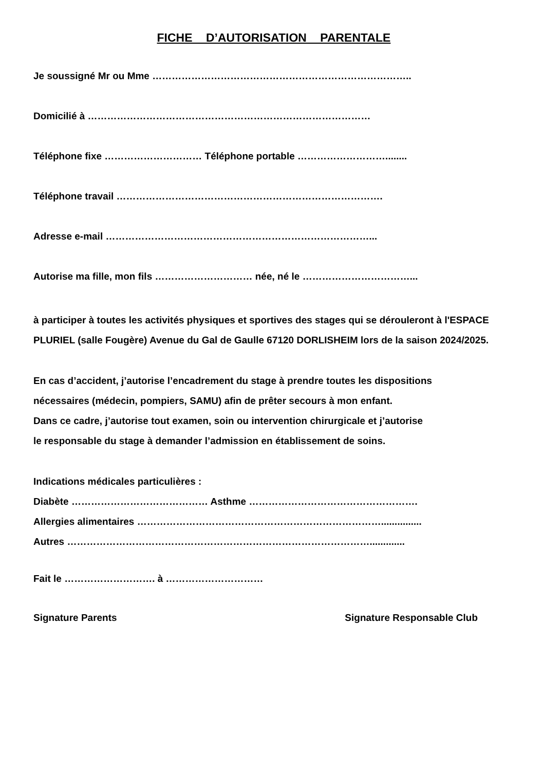FICHE D’AUTORISATION PARENTALE
Je soussigné Mr ou Mme ……………………………………………………………………..
Domicilié à ……………………………………………………………………………
Téléphone fixe ………………………… Téléphone portable ………………………........
Téléphone travail ……………………………………………………………………….
Adresse e-mail ………………………………………………………………………...
Autorise ma fille, mon fils ………………………… née, né le ……………………………...
à participer à toutes les activités physiques et sportives des stages qui se dérouleront à l'ESPACE PLURIEL (salle Fougère) Avenue du Gal de Gaulle 67120 DORLISHEIM lors de la saison 2024/2025.
En cas d’accident, j’autorise l’encadrement du stage à prendre toutes les dispositions
nécessaires (médecin, pompiers, SAMU) afin de prêter secours à mon enfant.
Dans ce cadre, j’autorise tout examen, soin ou intervention chirurgicale et j’autorise
le responsable du stage à demander l’admission en établissement de soins.
Indications médicales particulières :
Diabète …………………………………… Asthme …………………………………………….
Allergies alimentaires …………………………………………………………………...............
Autres ………………………………………………………………………………….............
Fait le ………………………. à …………………………
Signature Parents Signature Responsable Club